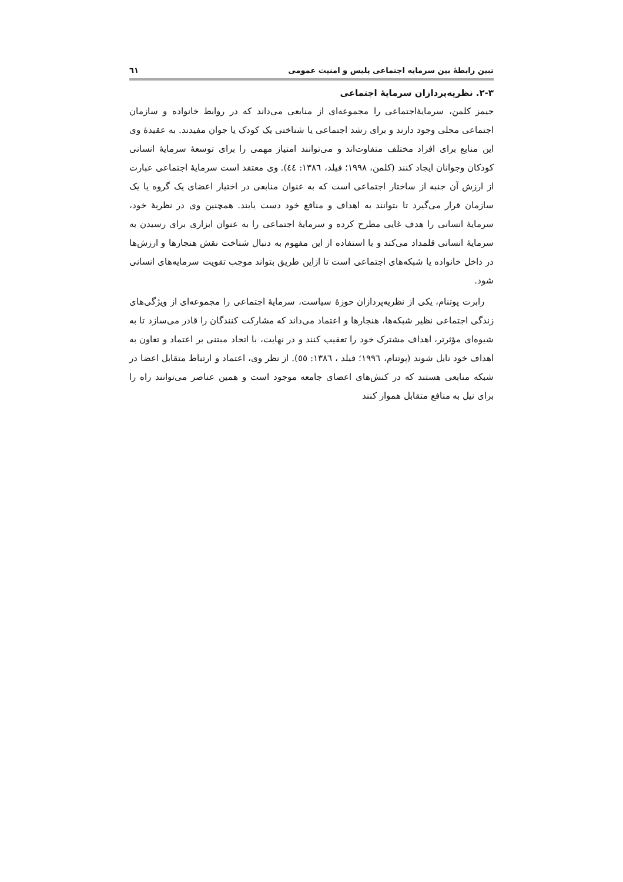تبین رابطۀ بین سرمایه اجتماعی پلیس و امنیت عمومی ٦١
۲-۳. نظریه‌پردازان سرمایۀ اجتماعی
جیمز کلمن، سرمایۀاجتماعی را مجموعه‌ای از منابعی می‌داند که در روابط خانواده و سازمان اجتماعی محلی وجود دارند و برای رشد اجتماعی یا شناختی یک کودک یا جوان مفیدند. به عقیدۀ وی این منابع برای افراد مختلف متفاوت‌اند و می‌توانند امتیاز مهمی را برای توسعۀ سرمایۀ انسانی کودکان وجوانان ایجاد کنند (کلمن، ۱۹۹۸؛ فیلد، ۱۳۸٦: ٤٤). وی معتقد است سرمایۀ اجتماعی عبارت از ارزش آن جنبه از ساختار اجتماعی است که به عنوان منابعی در اختیار اعضای یک گروه یا یک سازمان قرار می‌گیرد تا بتوانند به اهداف و منافع خود دست یابند. همچنین وی در نظریۀ خود، سرمایۀ انسانی را هدف غایی مطرح کرده و سرمایۀ اجتماعی را به عنوان ابزاری برای رسیدن به سرمایۀ انسانی قلمداد می‌کند و با استفاده از این مفهوم به دنبال شناخت نقش هنجارها و ارزش‌ها در داخل خانواده یا شبکه‌های اجتماعی است تا ازاین طریق بتواند موجب تقویت سرمایه‌های انسانی شود.
رابرت پوتنام، یکی از نظریه‌پردازان حوزۀ سیاست، سرمایۀ اجتماعی را مجموعه‌ای از ویژگی‌های زندگی اجتماعی نظیر شبکه‌ها، هنجارها و اعتماد می‌داند که مشارکت کنندگان را قادر می‌سازد تا به شیوه‌ای مؤثرتر، اهداف مشترک خود را تعقیب کنند و در نهایت، با اتحاد مبتنی بر اعتماد و تعاون به اهداف خود نایل شوند (پوتنام، ۱۹۹٦؛ فیلد ، ۱۳۸٦: ٥٥). از نظر وی، اعتماد و ارتباط متقابل اعضا در شبکه منابعی هستند که در کنش‌های اعضای جامعه موجود است و همین عناصر می‌توانند راه را برای نیل به منافع متقابل هموار کنند